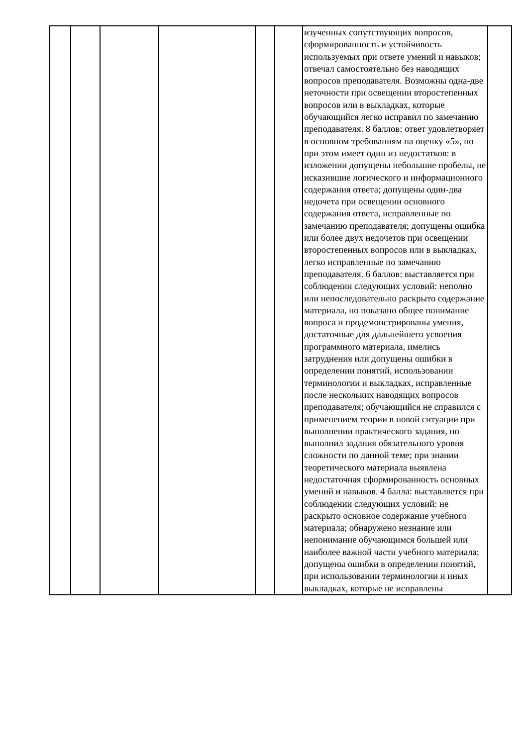| | | | | | | изученных сопутствующих вопросов, сформированность и устойчивость используемых при ответе умений и навыков; отвечал самостоятельно без наводящих вопросов преподавателя. Возможны одна-две неточности при освещении второстепенных вопросов или в выкладках, которые обучающийся легко исправил по замечанию преподавателя. 8 баллов: ответ удовлетворяет в основном требованиям на оценку «5», но при этом имеет один из недостатков: в изложении допущены небольшие пробелы, не исказившие логического и информационного содержания ответа; допущены один-два недочета при освещении основного содержания ответа, исправленные по замечанию преподавателя; допущены ошибка или более двух недочетов при освещении второстепенных вопросов или в выкладках, легко исправленные по замечанию преподавателя. 6 баллов: выставляется при соблюдении следующих условий: неполно или непоследовательно раскрыто содержание материала, но показано общее понимание вопроса и продемонстрированы умения, достаточные для дальнейшего усвоения программного материала, имелись затруднения или допущены ошибки в определении понятий, использовании терминологии и выкладках, исправленные после нескольких наводящих вопросов преподавателя; обучающийся не справился с применением теории в новой ситуации при выполнении практического задания, но выполнил задания обязательного уровня сложности по данной теме; при знании теоретического материала выявлена недостаточная сформированность основных умений и навыков. 4 балла: выставляется при соблюдении следующих условий: не раскрыто основное содержание учебного материала; обнаружено незнание или непонимание обучающимся большей или наиболее важной части учебного материала; допущены ошибки в определении понятий, при использовании терминологии и иных выкладках, которые не исправлены | |